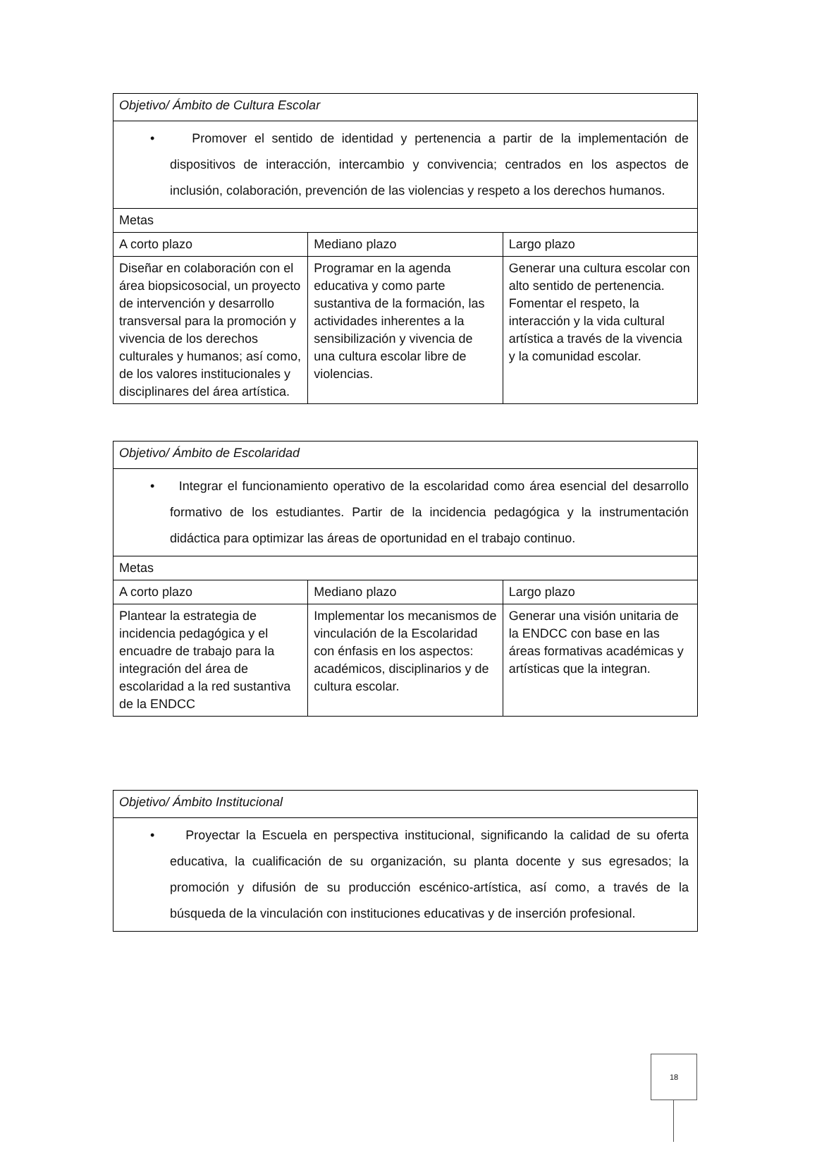| Objetivo/ Ámbito de Cultura Escolar | | |
| • Promover el sentido de identidad y pertenencia a partir de la implementación de dispositivos de interacción, intercambio y convivencia; centrados en los aspectos de inclusión, colaboración, prevención de las violencias y respeto a los derechos humanos. | | |
| Metas | | |
| A corto plazo | Mediano plazo | Largo plazo |
| Diseñar en colaboración con el área biopsicosocial, un proyecto de intervención y desarrollo transversal para la promoción y vivencia de los derechos culturales y humanos; así como, de los valores institucionales y disciplinares del área artística. | Programar en la agenda educativa y como parte sustantiva de la formación, las actividades inherentes a la sensibilización y vivencia de una cultura escolar libre de violencias. | Generar una cultura escolar con alto sentido de pertenencia. Fomentar el respeto, la interacción y la vida cultural artística a través de la vivencia y la comunidad escolar. |
| Objetivo/ Ámbito de Escolaridad | | |
| • Integrar el funcionamiento operativo de la escolaridad como área esencial del desarrollo formativo de los estudiantes. Partir de la incidencia pedagógica y la instrumentación didáctica para optimizar las áreas de oportunidad en el trabajo continuo. | | |
| Metas | | |
| A corto plazo | Mediano plazo | Largo plazo |
| Plantear la estrategia de incidencia pedagógica y el encuadre de trabajo para la integración del área de escolaridad a la red sustantiva de la ENDCC | Implementar los mecanismos de vinculación de la Escolaridad con énfasis en los aspectos: académicos, disciplinarios y de cultura escolar. | Generar una visión unitaria de la ENDCC con base en las áreas formativas académicas y artísticas que la integran. |
| Objetivo/ Ámbito Institucional |
| • Proyectar la Escuela en perspectiva institucional, significando la calidad de su oferta educativa, la cualificación de su organización, su planta docente y sus egresados; la promoción y difusión de su producción escénico-artística, así como, a través de la búsqueda de la vinculación con instituciones educativas y de inserción profesional. |
18